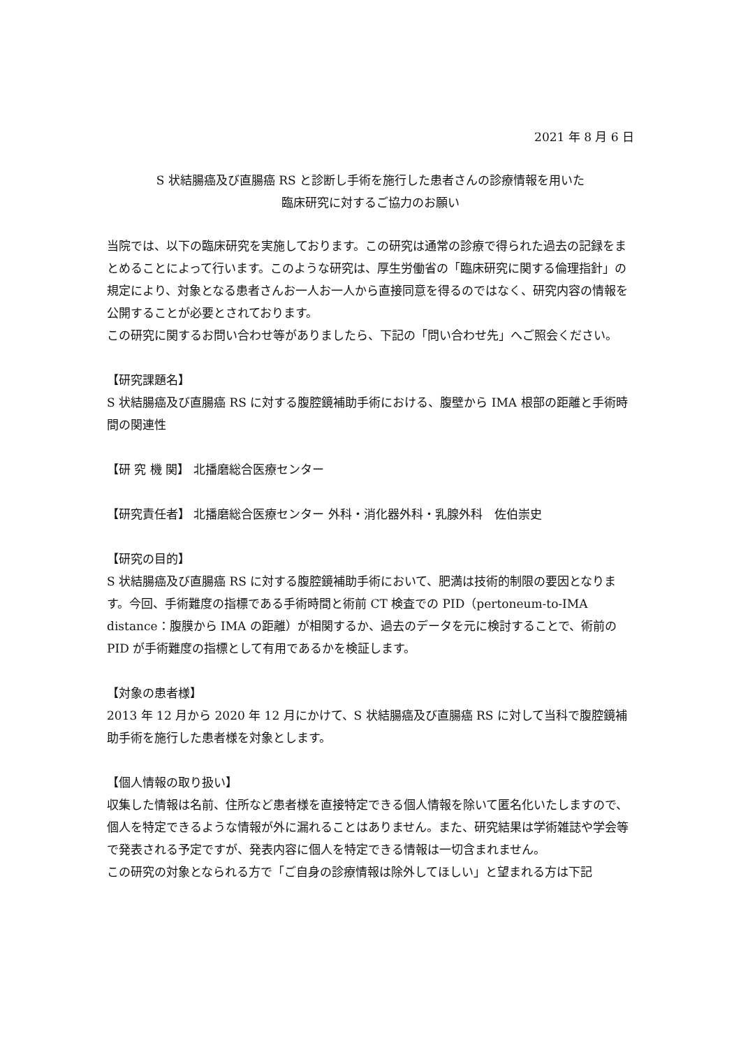2021 年 8 月 6 日
S 状結腸癌及び直腸癌 RS と診断し手術を施行した患者さんの診療情報を用いた
臨床研究に対するご協力のお願い
当院では、以下の臨床研究を実施しております。この研究は通常の診療で得られた過去の記録をまとめることによって行います。このような研究は、厚生労働省の「臨床研究に関する倫理指針」の規定により、対象となる患者さんお一人お一人から直接同意を得るのではなく、研究内容の情報を公開することが必要とされております。
この研究に関するお問い合わせ等がありましたら、下記の「問い合わせ先」へご照会ください。
【研究課題名】
S 状結腸癌及び直腸癌 RS に対する腹腔鏡補助手術における、腹壁から IMA 根部の距離と手術時間の関連性
【研 究 機 関】 北播磨総合医療センター
【研究責任者】 北播磨総合医療センター 外科・消化器外科・乳腺外科　佐伯崇史
【研究の目的】
S 状結腸癌及び直腸癌 RS に対する腹腔鏡補助手術において、肥満は技術的制限の要因となります。今回、手術難度の指標である手術時間と術前 CT 検査での PID（pertoneum-to-IMA distance：腹膜から IMA の距離）が相関するか、過去のデータを元に検討することで、術前の PID が手術難度の指標として有用であるかを検証します。
【対象の患者様】
2013 年 12 月から 2020 年 12 月にかけて、S 状結腸癌及び直腸癌 RS に対して当科で腹腔鏡補助手術を施行した患者様を対象とします。
【個人情報の取り扱い】
収集した情報は名前、住所など患者様を直接特定できる個人情報を除いて匿名化いたしますので、個人を特定できるような情報が外に漏れることはありません。また、研究結果は学術雑誌や学会等で発表される予定ですが、発表内容に個人を特定できる情報は一切含まれません。
この研究の対象となられる方で「ご自身の診療情報は除外してほしい」と望まれる方は下記